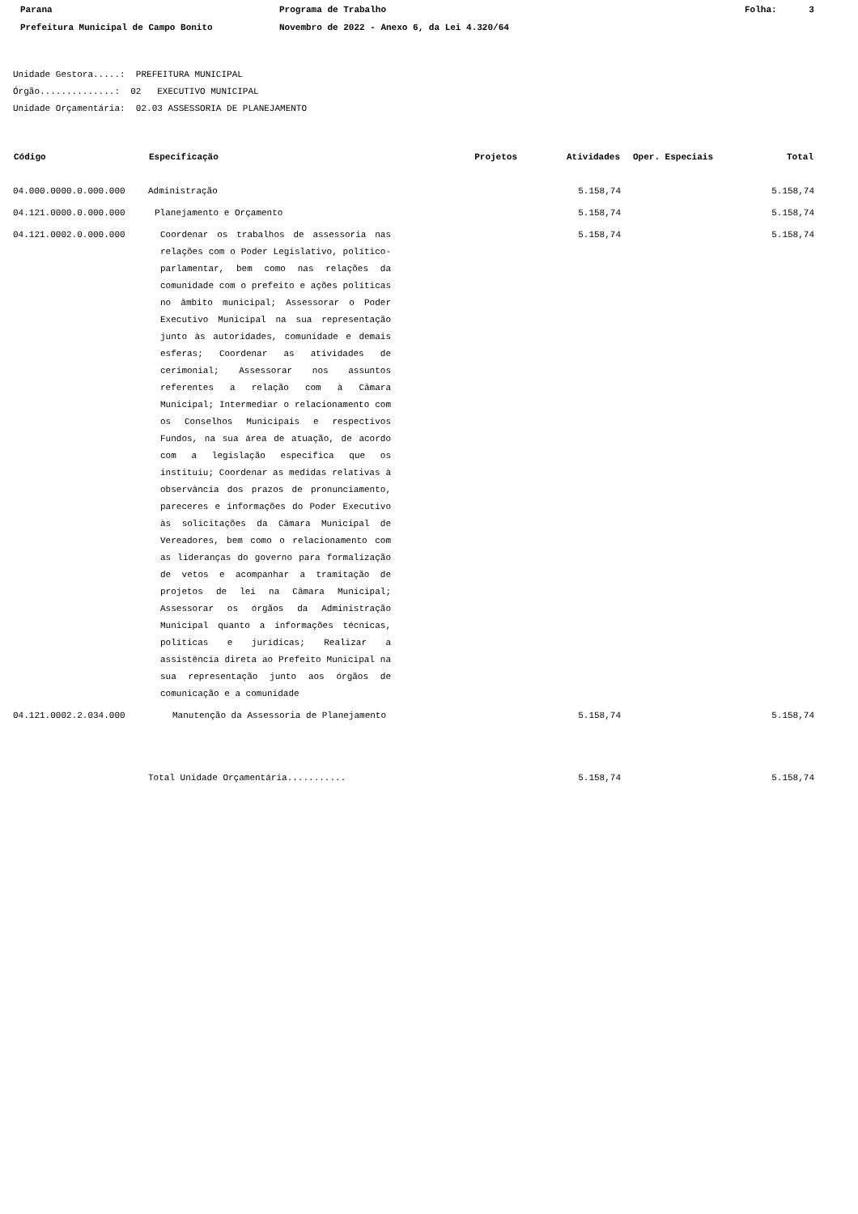Parana Programa de Trabalho Folha: 3
Prefeitura Municipal de Campo Bonito Novembro de 2022 - Anexo 6, da Lei 4.320/64
Unidade Gestora.....: PREFEITURA MUNICIPAL
Órgão..............: 02 EXECUTIVO MUNICIPAL
Unidade Orçamentária: 02.03 ASSESSORIA DE PLANEJAMENTO
| Código | Especificação | Projetos | Atividades | Oper. Especiais | Total |
| --- | --- | --- | --- | --- | --- |
| 04.000.0000.0.000.000 | Administração | | 5.158,74 | | 5.158,74 |
| 04.121.0000.0.000.000 | Planejamento e Orçamento | | 5.158,74 | | 5.158,74 |
| 04.121.0002.0.000.000 | Coordenar os trabalhos de assessoria nas relações com o Poder Legislativo, político-parlamentar, bem como nas relações da comunidade com o prefeito e ações políticas no âmbito municipal; Assessorar o Poder Executivo Municipal na sua representação junto às autoridades, comunidade e demais esferas; Coordenar as atividades de cerimonial; Assessorar nos assuntos referentes a relação com à Câmara Municipal; Intermediar o relacionamento com os Conselhos Municipais e respectivos Fundos, na sua área de atuação, de acordo com a legislação específica que os instituiu; Coordenar as medidas relativas à observância dos prazos de pronunciamento, pareceres e informações do Poder Executivo às solicitações da Câmara Municipal de Vereadores, bem como o relacionamento com as lideranças do governo para formalização de vetos e acompanhar a tramitação de projetos de lei na Câmara Municipal; Assessorar os órgãos da Administração Municipal quanto a informações técnicas, políticas e jurídicas; Realizar a assistência direta ao Prefeito Municipal na sua representação junto aos órgãos de comunicação e a comunidade | | 5.158,74 | | 5.158,74 |
| 04.121.0002.2.034.000 | Manutenção da Assessoria de Planejamento | | 5.158,74 | | 5.158,74 |
| | Total Unidade Orçamentária........... | | 5.158,74 | | 5.158,74 |